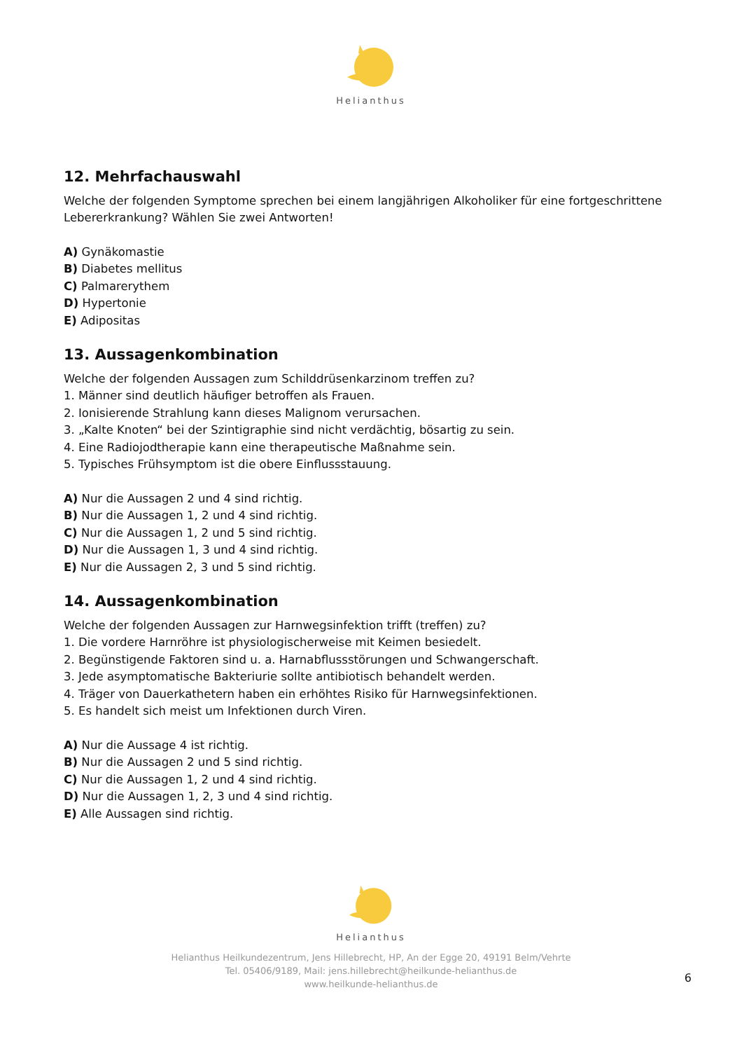Helianthus
12. Mehrfachauswahl
Welche der folgenden Symptome sprechen bei einem langjährigen Alkoholiker für eine fortgeschrittene Lebererkrankung? Wählen Sie zwei Antworten!
A) Gynäkomastie
B) Diabetes mellitus
C) Palmarerythem
D) Hypertonie
E) Adipositas
13. Aussagenkombination
Welche der folgenden Aussagen zum Schilddrüsenkarzinom treffen zu?
1. Männer sind deutlich häufiger betroffen als Frauen.
2. Ionisierende Strahlung kann dieses Malignom verursachen.
3. „Kalte Knoten“ bei der Szintigraphie sind nicht verdächtig, bösartig zu sein.
4. Eine Radiojodtherapie kann eine therapeutische Maßnahme sein.
5. Typisches Frühsymptom ist die obere Einflussstauung.
A) Nur die Aussagen 2 und 4 sind richtig.
B) Nur die Aussagen 1, 2 und 4 sind richtig.
C) Nur die Aussagen 1, 2 und 5 sind richtig.
D) Nur die Aussagen 1, 3 und 4 sind richtig.
E) Nur die Aussagen 2, 3 und 5 sind richtig.
14. Aussagenkombination
Welche der folgenden Aussagen zur Harnwegsinfektion trifft (treffen) zu?
1. Die vordere Harnröhre ist physiologischerweise mit Keimen besiedelt.
2. Begünstigende Faktoren sind u. a. Harnabflussstörungen und Schwangerschaft.
3. Jede asymptomatische Bakteriurie sollte antibiotisch behandelt werden.
4. Träger von Dauerkathetern haben ein erhöhtes Risiko für Harnwegsinfektionen.
5. Es handelt sich meist um Infektionen durch Viren.
A) Nur die Aussage 4 ist richtig.
B) Nur die Aussagen 2 und 5 sind richtig.
C) Nur die Aussagen 1, 2 und 4 sind richtig.
D) Nur die Aussagen 1, 2, 3 und 4 sind richtig.
E) Alle Aussagen sind richtig.
Helianthus
Helianthus Heilkundezentrum, Jens Hillebrecht, HP, An der Egge 20, 49191 Belm/Vehrte
Tel. 05406/9189, Mail: jens.hillebrecht@heilkunde-helianthus.de
www.heilkunde-helianthus.de
6